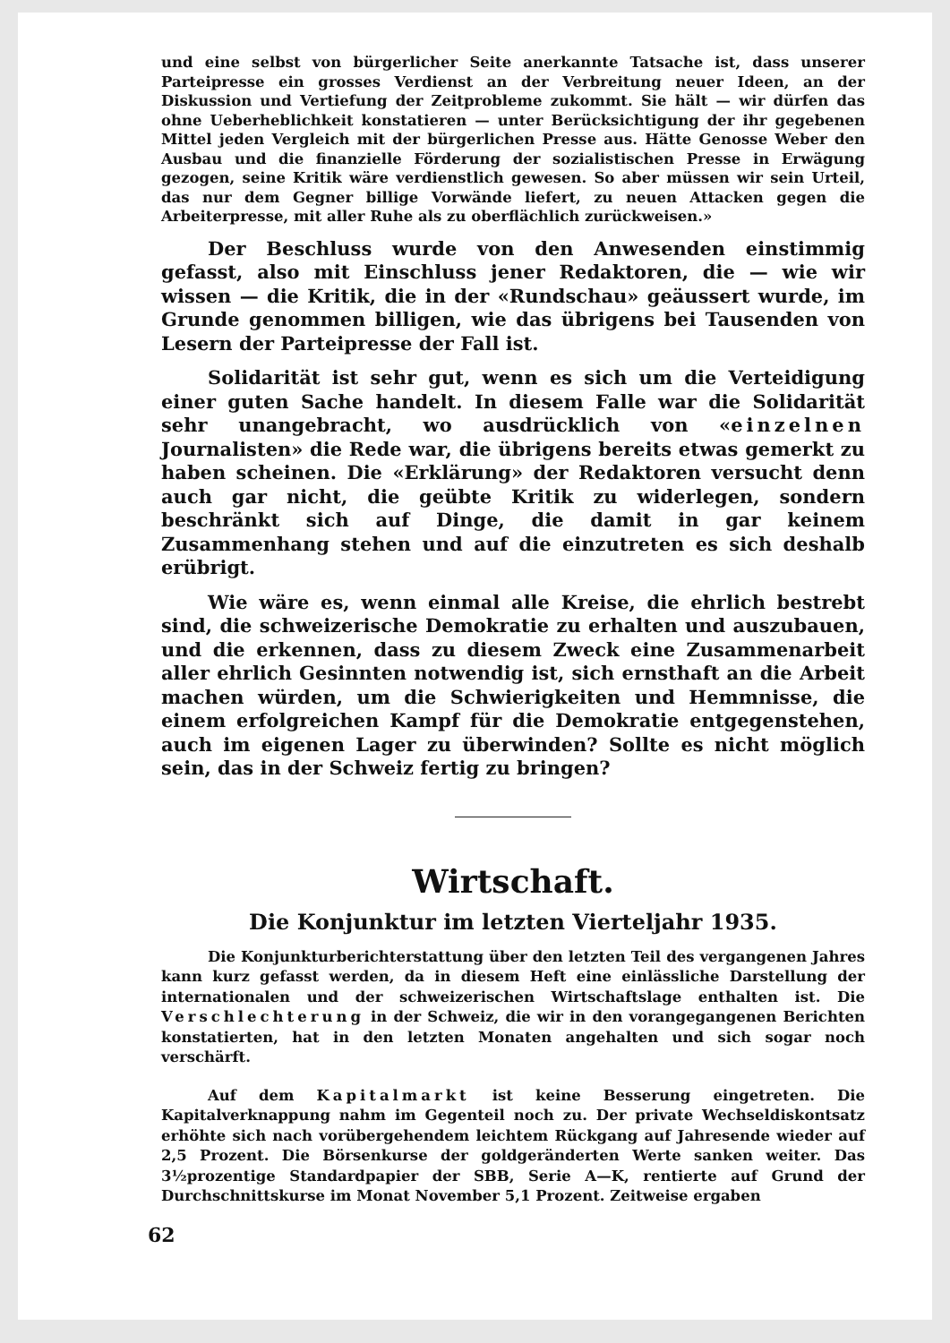und eine selbst von bürgerlicher Seite anerkannte Tatsache ist, dass unserer Parteipresse ein grosses Verdienst an der Verbreitung neuer Ideen, an der Diskussion und Vertiefung der Zeitprobleme zukommt. Sie hält — wir dürfen das ohne Ueberheblichkeit konstatieren — unter Berücksichtigung der ihr gegebenen Mittel jeden Vergleich mit der bürgerlichen Presse aus. Hätte Genosse Weber den Ausbau und die finanzielle Förderung der sozialistischen Presse in Erwägung gezogen, seine Kritik wäre verdienstlich gewesen. So aber müssen wir sein Urteil, das nur dem Gegner billige Vorwände liefert, zu neuen Attacken gegen die Arbeiterpresse, mit aller Ruhe als zu oberflächlich zurückweisen.»
Der Beschluss wurde von den Anwesenden einstimmig gefasst, also mit Einschluss jener Redaktoren, die — wie wir wissen — die Kritik, die in der «Rundschau» geäussert wurde, im Grunde genommen billigen, wie das übrigens bei Tausenden von Lesern der Parteipresse der Fall ist.
Solidarität ist sehr gut, wenn es sich um die Verteidigung einer guten Sache handelt. In diesem Falle war die Solidarität sehr unangebracht, wo ausdrücklich von «einzelnen Journalisten» die Rede war, die übrigens bereits etwas gemerkt zu haben scheinen. Die «Erklärung» der Redaktoren versucht denn auch gar nicht, die geübte Kritik zu widerlegen, sondern beschränkt sich auf Dinge, die damit in gar keinem Zusammenhang stehen und auf die einzutreten es sich deshalb erübrigt.
Wie wäre es, wenn einmal alle Kreise, die ehrlich bestrebt sind, die schweizerische Demokratie zu erhalten und auszubauen, und die erkennen, dass zu diesem Zweck eine Zusammenarbeit aller ehrlich Gesinnten notwendig ist, sich ernsthaft an die Arbeit machen würden, um die Schwierigkeiten und Hemmnisse, die einem erfolgreichen Kampf für die Demokratie entgegenstehen, auch im eigenen Lager zu überwinden? Sollte es nicht möglich sein, das in der Schweiz fertig zu bringen?
Wirtschaft.
Die Konjunktur im letzten Vierteljahr 1935.
Die Konjunkturberichterstattung über den letzten Teil des vergangenen Jahres kann kurz gefasst werden, da in diesem Heft eine einlässliche Darstellung der internationalen und der schweizerischen Wirtschaftslage enthalten ist. Die Verschlechterung in der Schweiz, die wir in den vorangegangenen Berichten konstatierten, hat in den letzten Monaten angehalten und sich sogar noch verschärft.
Auf dem Kapitalmarkt ist keine Besserung eingetreten. Die Kapitalverknappung nahm im Gegenteil noch zu. Der private Wechseldiskontsatz erhöhte sich nach vorübergehendem leichtem Rückgang auf Jahresende wieder auf 2,5 Prozent. Die Börsenkurse der goldgeränderten Werte sanken weiter. Das 3½prozentige Standardpapier der SBB, Serie A—K, rentierte auf Grund der Durchschnittskurse im Monat November 5,1 Prozent. Zeitweise ergaben
62